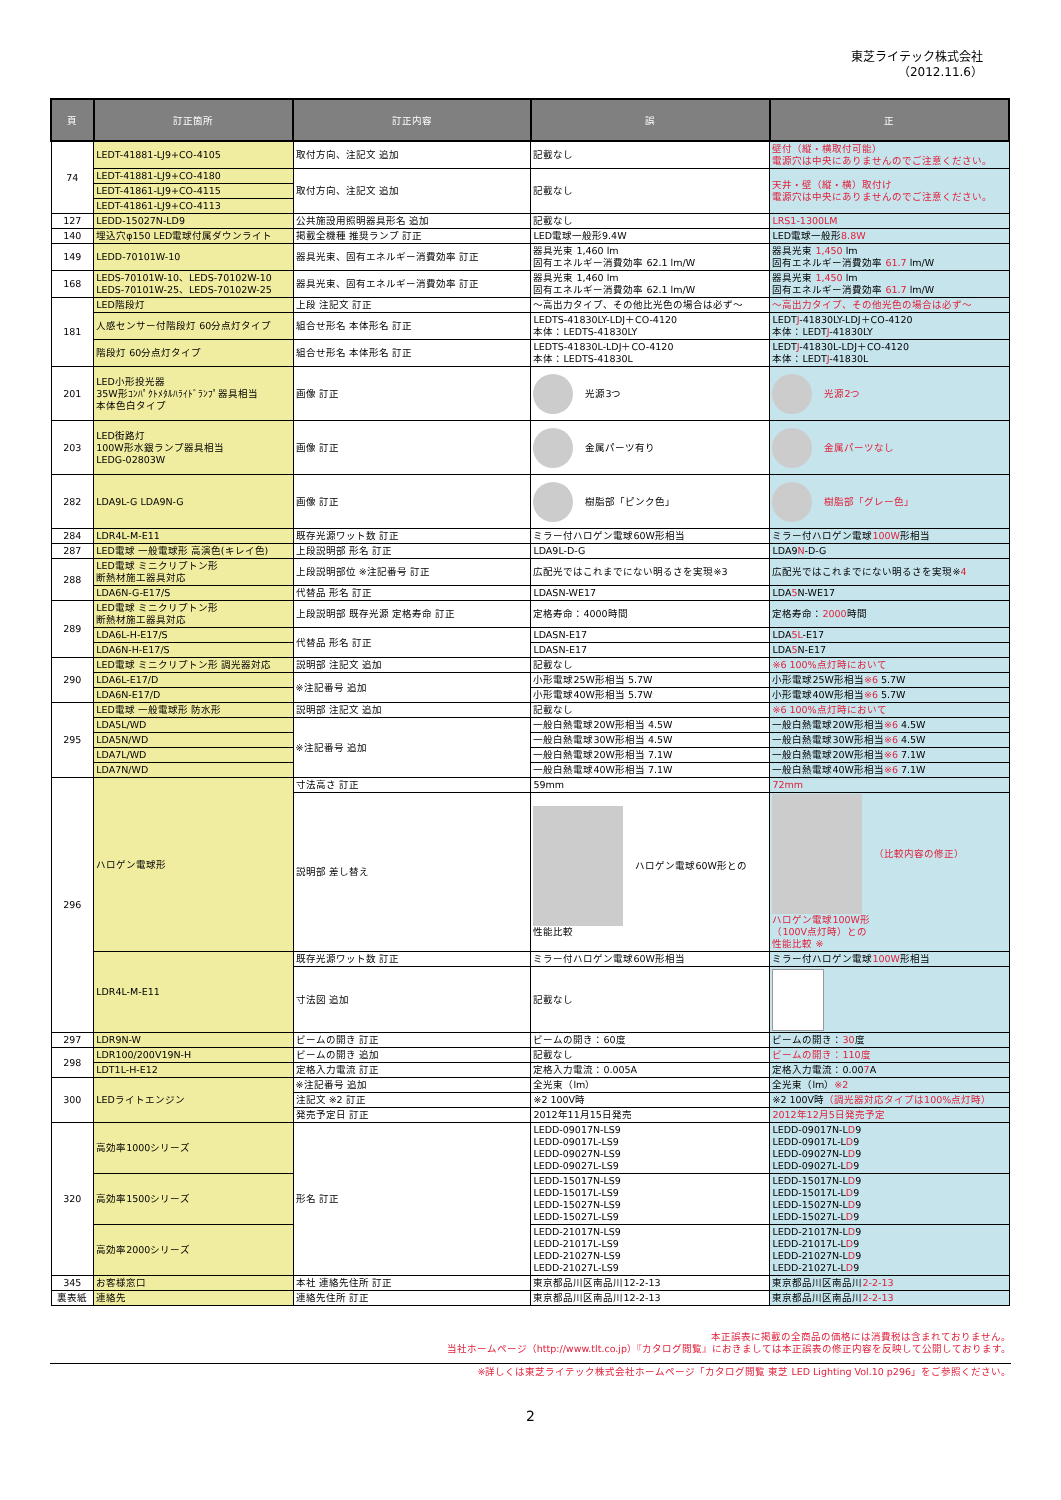東芝ライテック株式会社
（2012.11.6）
| 頁 | 訂正箇所 | 訂正内容 | 誤 | 正 |
| --- | --- | --- | --- | --- |
| 74 | LEDT-41881-LJ9+CO-4105 | 取付方向、注記文 追加 | 記載なし | 壁付（縦・横取付可能） 電源穴は中央にありませんのでご注意ください。 |
| | LEDT-41881-LJ9+CO-4180 | 取付方向、注記文 追加 | 記載なし | 天井・壁（縦・横）取付け 電源穴は中央にありませんのでご注意ください。 |
| | LEDT-41861-LJ9+CO-4115 | | | |
| | LEDT-41861-LJ9+CO-4113 | | | |
| 127 | LEDD-15027N-LD9 | 公共施設用照明器具形名 追加 | 記載なし | LRS1-1300LM |
| 140 | 埋込穴φ150 LED電球付属ダウンライト | 掲載全機種 推奨ランプ 訂正 | LED電球一般形9.4W | LED電球一般形 8.8W |
| 149 | LEDD-70101W-10 | 器具光束、固有エネルギー消費効率 訂正 | 器具光束 1,460 lm 固有エネルギー消費効率 62.1 lm/W | 器具光束 1,450 lm 固有エネルギー消費効率 61.7 lm/W |
| 168 | LEDS-70101W-10、LEDS-70102W-10 LEDS-70101W-25、LEDS-70102W-25 | 器具光束、固有エネルギー消費効率 訂正 | 器具光束 1,460 lm 固有エネルギー消費効率 62.1 lm/W | 器具光束 1,450 lm 固有エネルギー消費効率 61.7 lm/W |
| 181 | LED階段灯 | 上段 注記文 訂正 | ～高出力タイプ、その他比光色の場合は必ず～ | ～高出力タイプ、その他光色の場合は必ず～ |
| | 人感センサー付階段灯 60分点灯タイプ | 組合せ形名 本体形名 訂正 | LEDTS-41830LY-LDJ＋CO-4120 本体：LEDTS-41830LY | LEDT J -41830LY-LDJ＋CO-4120 本体：LEDT J -41830LY |
| | 階段灯 60分点灯タイプ | 組合せ形名 本体形名 訂正 | LEDTS-41830L-LDJ＋CO-4120 本体：LEDTS-41830L | LEDT J -41830L-LDJ＋CO-4120 本体：LEDT J -41830L |
| 201 | LED小形投光器 35W形ｺﾝﾊﾟｸﾄﾒﾀﾙﾊﾗｲﾄﾞﾗﾝﾌﾟ器具相当 本体色白タイプ | 画像 訂正 | 光源3つ | 光源2つ |
| 203 | LED街路灯 100W形水銀ランプ器具相当 LEDG-02803W | 画像 訂正 | 金属パーツ有り | 金属パーツなし |
| 282 | LDA9L-G LDA9N-G | 画像 訂正 | 樹脂部「ピンク色」 | 樹脂部「グレー色」 |
| 284 | LDR4L-M-E11 | 既存光源ワット数 訂正 | ミラー付ハロゲン電球60W形相当 | ミラー付ハロゲン電球 100W 形相当 |
| 287 | LED電球 一般電球形 高演色(キレイ色) | 上段説明部 形名 訂正 | LDA9L-D-G | LDA9 N -D-G |
| 288 | LED電球 ミニクリプトン形 断熱材施工器具対応 | 上段説明部位 ※注記番号 訂正 | 広配光ではこれまでにない明るさを実現※3 | 広配光ではこれまでにない明るさを実現※ 4 |
| | LDA6N-G-E17/S | 代替品 形名 訂正 | LDASN-WE17 | LDA 5 N-WE17 |
| 289 | LED電球 ミニクリプトン形 断熱材施工器具対応 | 上段説明部 既存光源 定格寿命 訂正 | 定格寿命：4000時間 | 定格寿命： 2000 時間 |
| | LDA6L-H-E17/S | 代替品 形名 訂正 | LDASN-E17 | LDA 5L -E17 |
| | LDA6N-H-E17/S | | LDASN-E17 | LDA 5 N-E17 |
| 290 | LED電球 ミニクリプトン形 調光器対応 | 説明部 注記文 追加 | 記載なし | ※6 100%点灯時において |
| | LDA6L-E17/D | ※注記番号 追加 | 小形電球25W形相当 5.7W | 小形電球25W形相当 ※6 5.7W |
| | LDA6N-E17/D | | 小形電球40W形相当 5.7W | 小形電球40W形相当 ※6 5.7W |
| 295 | LED電球 一般電球形 防水形 | 説明部 注記文 追加 | 記載なし | ※6 100%点灯時において |
| | LDA5L/WD | ※注記番号 追加 | 一般白熱電球20W形相当 4.5W | 一般白熱電球20W形相当 ※6 4.5W |
| | LDA5N/WD | | 一般白熱電球30W形相当 4.5W | 一般白熱電球30W形相当 ※6 4.5W |
| | LDA7L/WD | | 一般白熱電球20W形相当 7.1W | 一般白熱電球20W形相当 ※6 7.1W |
| | LDA7N/WD | | 一般白熱電球40W形相当 7.1W | 一般白熱電球40W形相当 ※6 7.1W |
| 296 | ハロゲン電球形 | 寸法高さ 訂正 | 59mm | 72mm |
| | | 説明部 差し替え | ハロゲン電球60W形との 性能比較 | （比較内容の修正） ハロゲン電球100W形 （100V点灯時）との 性能比較 ※ |
| | LDR4L-M-E11 | 既存光源ワット数 訂正 | ミラー付ハロゲン電球60W形相当 | ミラー付ハロゲン電球 100W 形相当 |
| | | 寸法図 追加 | 記載なし | |
| 297 | LDR9N-W | ビームの開き 訂正 | ビームの開き：60度 | ビームの開き： 30 度 |
| 298 | LDR100/200V19N-H | ビームの開き 追加 | 記載なし | ビームの開き：110度 |
| | LDT1L-H-E12 | 定格入力電流 訂正 | 定格入力電流：0.005A | 定格入力電流：0.00 7 A |
| 300 | LEDライトエンジン | ※注記番号 追加 | 全光束（lm） | 全光束（lm） ※2 |
| | | 注記文 ※2 訂正 | ※2 100V時 | ※2 100V時 （調光器対応タイプは100%点灯時） |
| | | 発売予定日 訂正 | 2012年11月15日発売 | 2012年12月5日発売予定 |
| 320 | 高効率1000シリーズ | 形名 訂正 | LEDD-09017N-LS9 LEDD-09017L-LS9 LEDD-09027N-LS9 LEDD-09027L-LS9 | LEDD-09017N-L D 9 LEDD-09017L-L D 9 LEDD-09027N-L D 9 LEDD-09027L-L D 9 |
| | 高効率1500シリーズ | | LEDD-15017N-LS9 LEDD-15017L-LS9 LEDD-15027N-LS9 LEDD-15027L-LS9 | LEDD-15017N-L D 9 LEDD-15017L-L D 9 LEDD-15027N-L D 9 LEDD-15027L-L D 9 |
| | 高効率2000シリーズ | | LEDD-21017N-LS9 LEDD-21017L-LS9 LEDD-21027N-LS9 LEDD-21027L-LS9 | LEDD-21017N-L D 9 LEDD-21017L-L D 9 LEDD-21027N-L D 9 LEDD-21027L-L D 9 |
| 345 | お客様窓口 | 本社 連絡先住所 訂正 | 東京都品川区南品川12-2-13 | 東京都品川区南品川 2-2-13 |
| 裏表紙 | 連絡先 | 連絡先住所 訂正 | 東京都品川区南品川12-2-13 | 東京都品川区南品川 2-2-13 |
本正誤表に掲載の全商品の価格には消費税は含まれておりません。
当社ホームページ（http://www.tlt.co.jp）『カタログ閲覧』におきましては本正誤表の修正内容を反映して公開しております。
※詳しくは東芝ライテック株式会社ホームページ「カタログ閲覧 東芝 LED Lighting Vol.10 p296」をご参照ください。
2